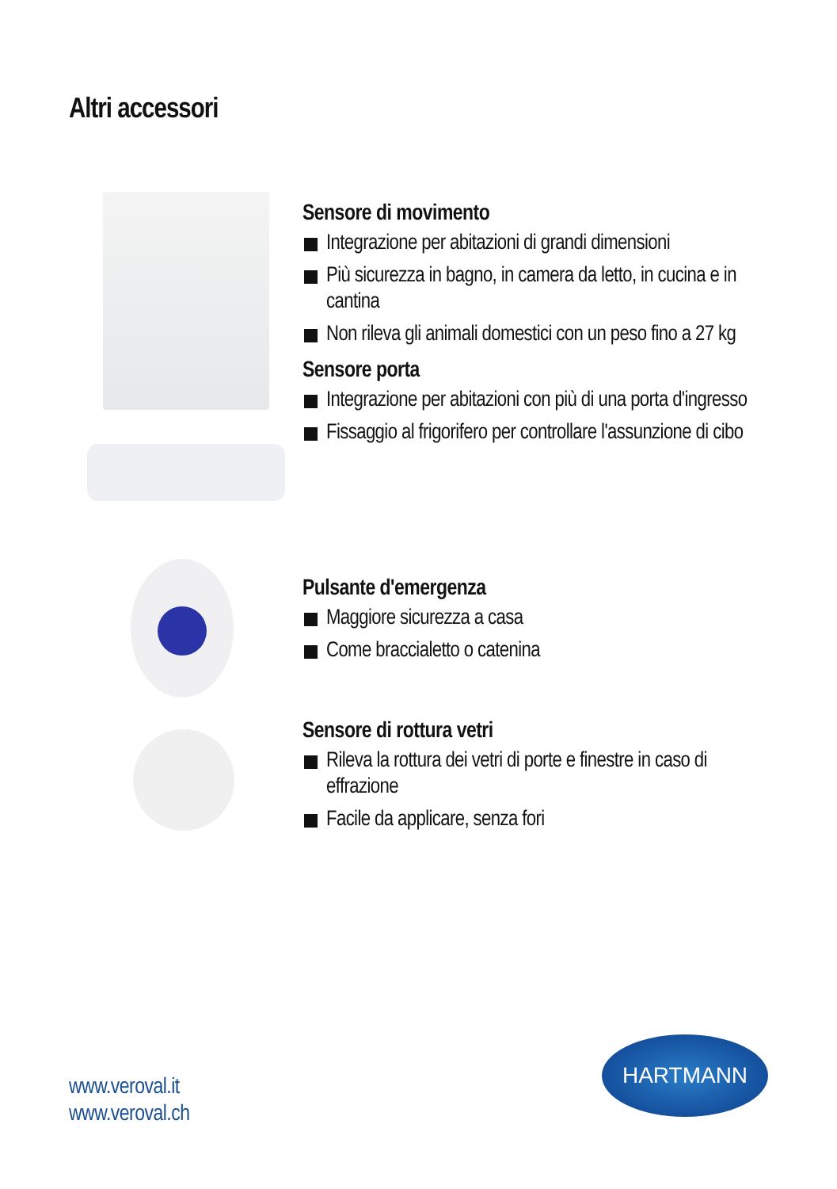Altri accessori
Sensore di movimento
Integrazione per abitazioni di grandi dimensioni
Più sicurezza in bagno, in camera da letto, in cucina e in cantina
Non rileva gli animali domestici con un peso fino a 27 kg
Sensore porta
Integrazione per abitazioni con più di una porta d'ingresso
Fissaggio al frigorifero per controllare l'assunzione di cibo
Pulsante d'emergenza
Maggiore sicurezza a casa
Come braccialetto o catenina
Sensore di rottura vetri
Rileva la rottura dei vetri di porte e finestre in caso di effrazione
Facile da applicare, senza fori
www.veroval.it
www.veroval.ch
HARTMANN